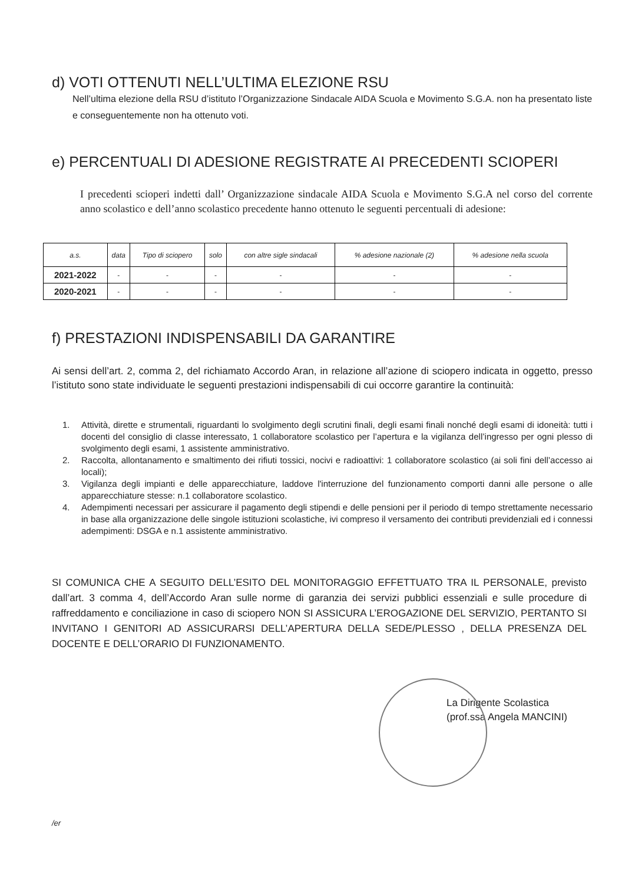d) VOTI OTTENUTI NELL’ULTIMA ELEZIONE RSU
Nell’ultima elezione della RSU d’istituto l’Organizzazione Sindacale AIDA Scuola e Movimento S.G.A. non ha presentato liste e conseguentemente non ha ottenuto voti.
e) PERCENTUALI DI ADESIONE REGISTRATE AI PRECEDENTI SCIOPERI
I precedenti scioperi indetti dall’ Organizzazione sindacale AIDA Scuola e Movimento S.G.A nel corso del corrente anno scolastico e dell’anno scolastico precedente hanno ottenuto le seguenti percentuali di adesione:
| a.s. | data | Tipo di sciopero | solo | con altre sigle sindacali | % adesione nazionale (2) | % adesione nella scuola |
| --- | --- | --- | --- | --- | --- | --- |
| 2021-2022 | - | - | - | - | - | - |
| 2020-2021 | - | - | - | - | - | - |
f) PRESTAZIONI INDISPENSABILI DA GARANTIRE
Ai sensi dell’art. 2, comma 2, del richiamato Accordo Aran, in relazione all’azione di sciopero indicata in oggetto, presso l’istituto sono state individuate le seguenti prestazioni indispensabili di cui occorre garantire la continuità:
1. Attività, dirette e strumentali, riguardanti lo svolgimento degli scrutini finali, degli esami finali nonché degli esami di idoneità: tutti i docenti del consiglio di classe interessato, 1 collaboratore scolastico per l’apertura e la vigilanza dell’ingresso per ogni plesso di svolgimento degli esami, 1 assistente amministrativo.
2. Raccolta, allontanamento e smaltimento dei rifiuti tossici, nocivi e radioattivi: 1 collaboratore scolastico (ai soli fini dell’accesso ai locali);
3. Vigilanza degli impianti e delle apparecchiature, laddove l'interruzione del funzionamento comporti danni alle persone o alle apparecchiature stesse: n.1 collaboratore scolastico.
4. Adempimenti necessari per assicurare il pagamento degli stipendi e delle pensioni per il periodo di tempo strettamente necessario in base alla organizzazione delle singole istituzioni scolastiche, ivi compreso il versamento dei contributi previdenziali ed i connessi adempimenti: DSGA e n.1 assistente amministrativo.
SI COMUNICA CHE A SEGUITO DELL’ESITO DEL MONITORAGGIO EFFETTUATO TRA IL PERSONALE, previsto dall’art. 3 comma 4, dell’Accordo Aran sulle norme di garanzia dei servizi pubblici essenziali e sulle procedure di raffreddamento e conciliazione in caso di sciopero NON SI ASSICURA L’EROGAZIONE DEL SERVIZIO, PERTANTO SI INVITANO I GENITORI AD ASSICURARSI DELL’APERTURA DELLA SEDE/PLESSO , DELLA PRESENZA DEL DOCENTE E DELL’ORARIO DI FUNZIONAMENTO.
La Dirigente Scolastica
(prof.ssa Angela MANCINI)
/er